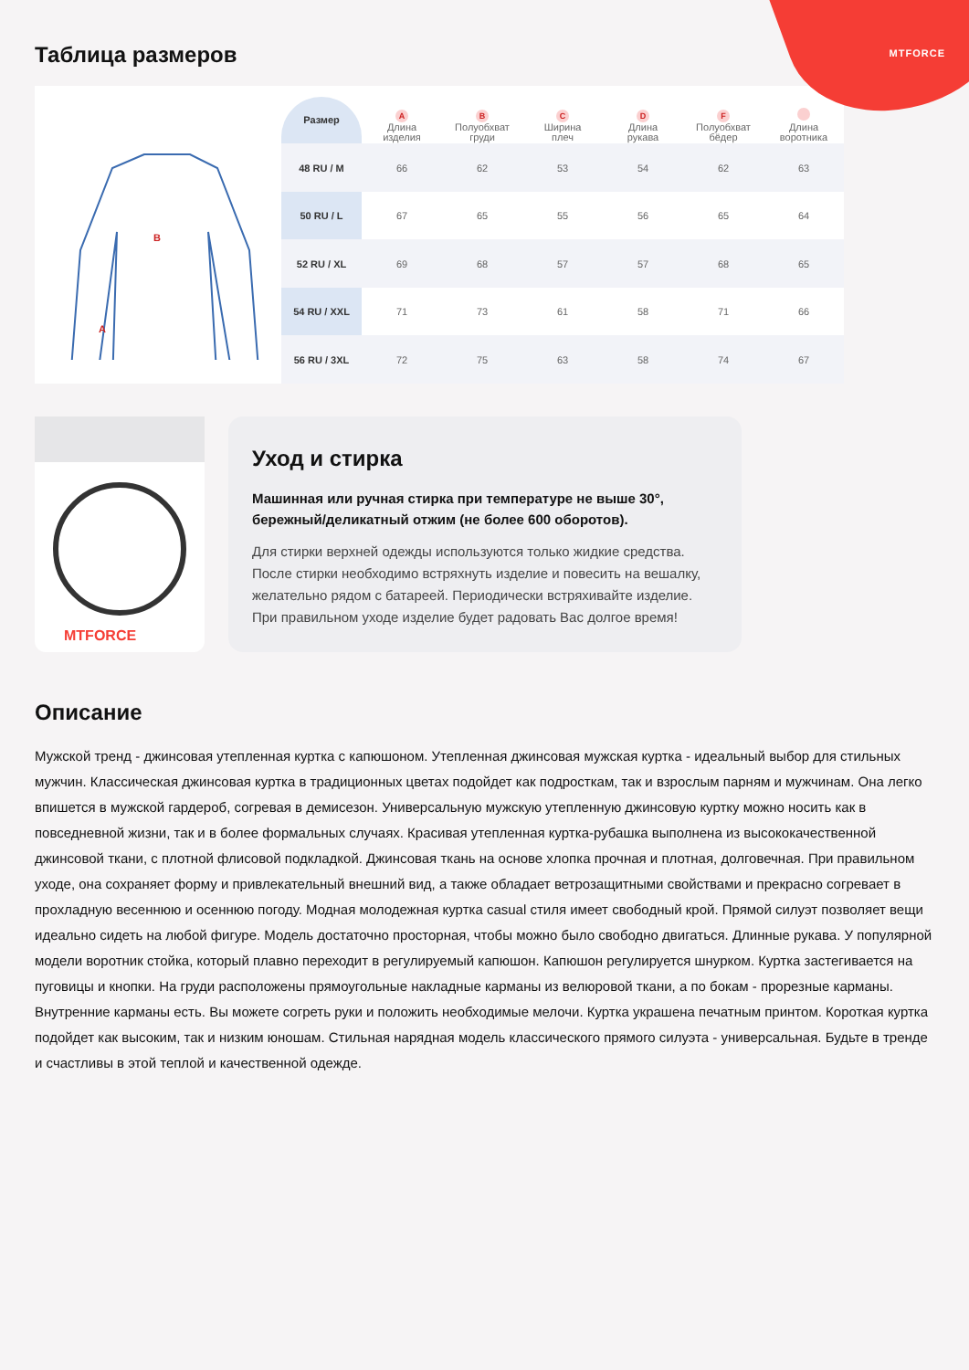MTFORCE
Таблица размеров
A
B
| Размер | A Длина изделия | B Полуобхват груди | C Ширина плеч | D Длина рукава | F Полуобхват бёдер | Длина воротника |
| --- | --- | --- | --- | --- | --- | --- |
| 48 RU / M | 66 | 62 | 53 | 54 | 62 | 63 |
| 50 RU / L | 67 | 65 | 55 | 56 | 65 | 64 |
| 52 RU / XL | 69 | 68 | 57 | 57 | 68 | 65 |
| 54 RU / XXL | 71 | 73 | 61 | 58 | 71 | 66 |
| 56 RU / 3XL | 72 | 75 | 63 | 58 | 74 | 67 |
MTFORCE
Уход и стирка
Машинная или ручная стирка при температуре не выше 30°, бережный/деликатный отжим (не более 600 оборотов).
Для стирки верхней одежды используются только жидкие средства. После стирки необходимо встряхнуть изделие и повесить на вешалку, желательно рядом с батареей. Периодически встряхивайте изделие. При правильном уходе изделие будет радовать Вас долгое время!
Описание
Мужской тренд - джинсовая утепленная куртка с капюшоном. Утепленная джинсовая мужская куртка - идеальный выбор для стильных мужчин. Классическая джинсовая куртка в традиционных цветах подойдет как подросткам, так и взрослым парням и мужчинам. Она легко впишется в мужской гардероб, согревая в демисезон. Универсальную мужскую утепленную джинсовую куртку можно носить как в повседневной жизни, так и в более формальных случаях. Красивая утепленная куртка-рубашка выполнена из высококачественной джинсовой ткани, с плотной флисовой подкладкой. Джинсовая ткань на основе хлопка прочная и плотная, долговечная. При правильном уходе, она сохраняет форму и привлекательный внешний вид, а также обладает ветрозащитными свойствами и прекрасно согревает в прохладную весеннюю и осеннюю погоду. Модная молодежная куртка casual стиля имеет свободный крой. Прямой силуэт позволяет вещи идеально сидеть на любой фигуре. Модель достаточно просторная, чтобы можно было свободно двигаться. Длинные рукава. У популярной модели воротник стойка, который плавно переходит в регулируемый капюшон. Капюшон регулируется шнурком. Куртка застегивается на пуговицы и кнопки. На груди расположены прямоугольные накладные карманы из велюровой ткани, а по бокам - прорезные карманы. Внутренние карманы есть. Вы можете согреть руки и положить необходимые мелочи. Куртка украшена печатным принтом. Короткая куртка подойдет как высоким, так и низким юношам. Стильная нарядная модель классического прямого силуэта - универсальная. Будьте в тренде и счастливы в этой теплой и качественной одежде.